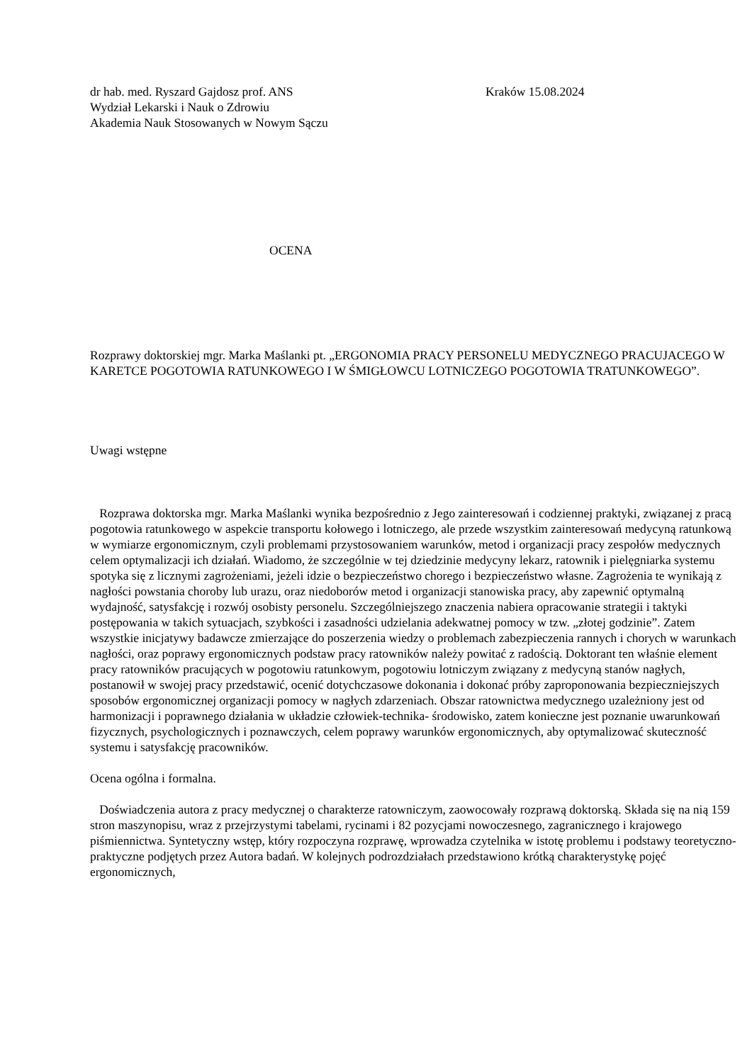dr hab. med. Ryszard Gajdosz prof. ANS Kraków 15.08.2024
Wydział Lekarski i Nauk o Zdrowiu
Akademia Nauk Stosowanych w Nowym Sączu
OCENA
Rozprawy doktorskiej mgr. Marka Maślanki pt. „ERGONOMIA PRACY PERSONELU MEDYCZNEGO PRACUJACEGO W KARETCE POGOTOWIA RATUNKOWEGO I W ŚMIGŁOWCU LOTNICZEGO POGOTOWIA TRATUNKOWEGO”.
Uwagi wstępne
Rozprawa doktorska mgr. Marka Maślanki wynika bezpośrednio z Jego zainteresowań i codziennej praktyki, związanej z pracą pogotowia ratunkowego w aspekcie transportu kołowego i lotniczego, ale przede wszystkim zainteresowań medycyną ratunkową w wymiarze ergonomicznym, czyli problemami przystosowaniem warunków, metod i organizacji pracy zespołów medycznych celem optymalizacji ich działań. Wiadomo, że szczególnie w tej dziedzinie medycyny lekarz, ratownik i pielęgniarka systemu spotyka się z licznymi zagrożeniami, jeżeli idzie o bezpieczeństwo chorego i bezpieczeństwo własne. Zagrożenia te wynikają z nagłości powstania choroby lub urazu, oraz niedoborów metod i organizacji stanowiska pracy, aby zapewnić optymalną wydajność, satysfakcję i rozwój osobisty personelu. Szczególniejszego znaczenia nabiera opracowanie strategii i taktyki postępowania w takich sytuacjach, szybkości i zasadności udzielania adekwatnej pomocy w tzw. „złotej godzinie”. Zatem wszystkie inicjatywy badawcze zmierzające do poszerzenia wiedzy o problemach zabezpieczenia rannych i chorych w warunkach nagłości, oraz poprawy ergonomicznych podstaw pracy ratowników należy powitać z radością. Doktorant ten właśnie element pracy ratowników pracujących w pogotowiu ratunkowym, pogotowiu lotniczym związany z medycyną stanów nagłych, postanowił w swojej pracy przedstawić, ocenić dotychczasowe dokonania i dokonać próby zaproponowania bezpieczniejszych sposobów ergonomicznej organizacji pomocy w nagłych zdarzeniach. Obszar ratownictwa medycznego uzależniony jest od harmonizacji i poprawnego działania w układzie człowiek-technika- środowisko, zatem konieczne jest poznanie uwarunkowań fizycznych, psychologicznych i poznawczych, celem poprawy warunków ergonomicznych, aby optymalizować skuteczność systemu i satysfakcję pracowników.
Ocena ogólna i formalna.
Doświadczenia autora z pracy medycznej o charakterze ratowniczym, zaowocowały rozprawą doktorską. Składa się na nią 159 stron maszynopisu, wraz z przejrzystymi tabelami, rycinami i 82 pozycjami nowoczesnego, zagranicznego i krajowego piśmiennictwa. Syntetyczny wstęp, który rozpoczyna rozprawę, wprowadza czytelnika w istotę problemu i podstawy teoretyczno-praktyczne podjętych przez Autora badań. W kolejnych podrozdziałach przedstawiono krótką charakterystykę pojęć ergonomicznych,